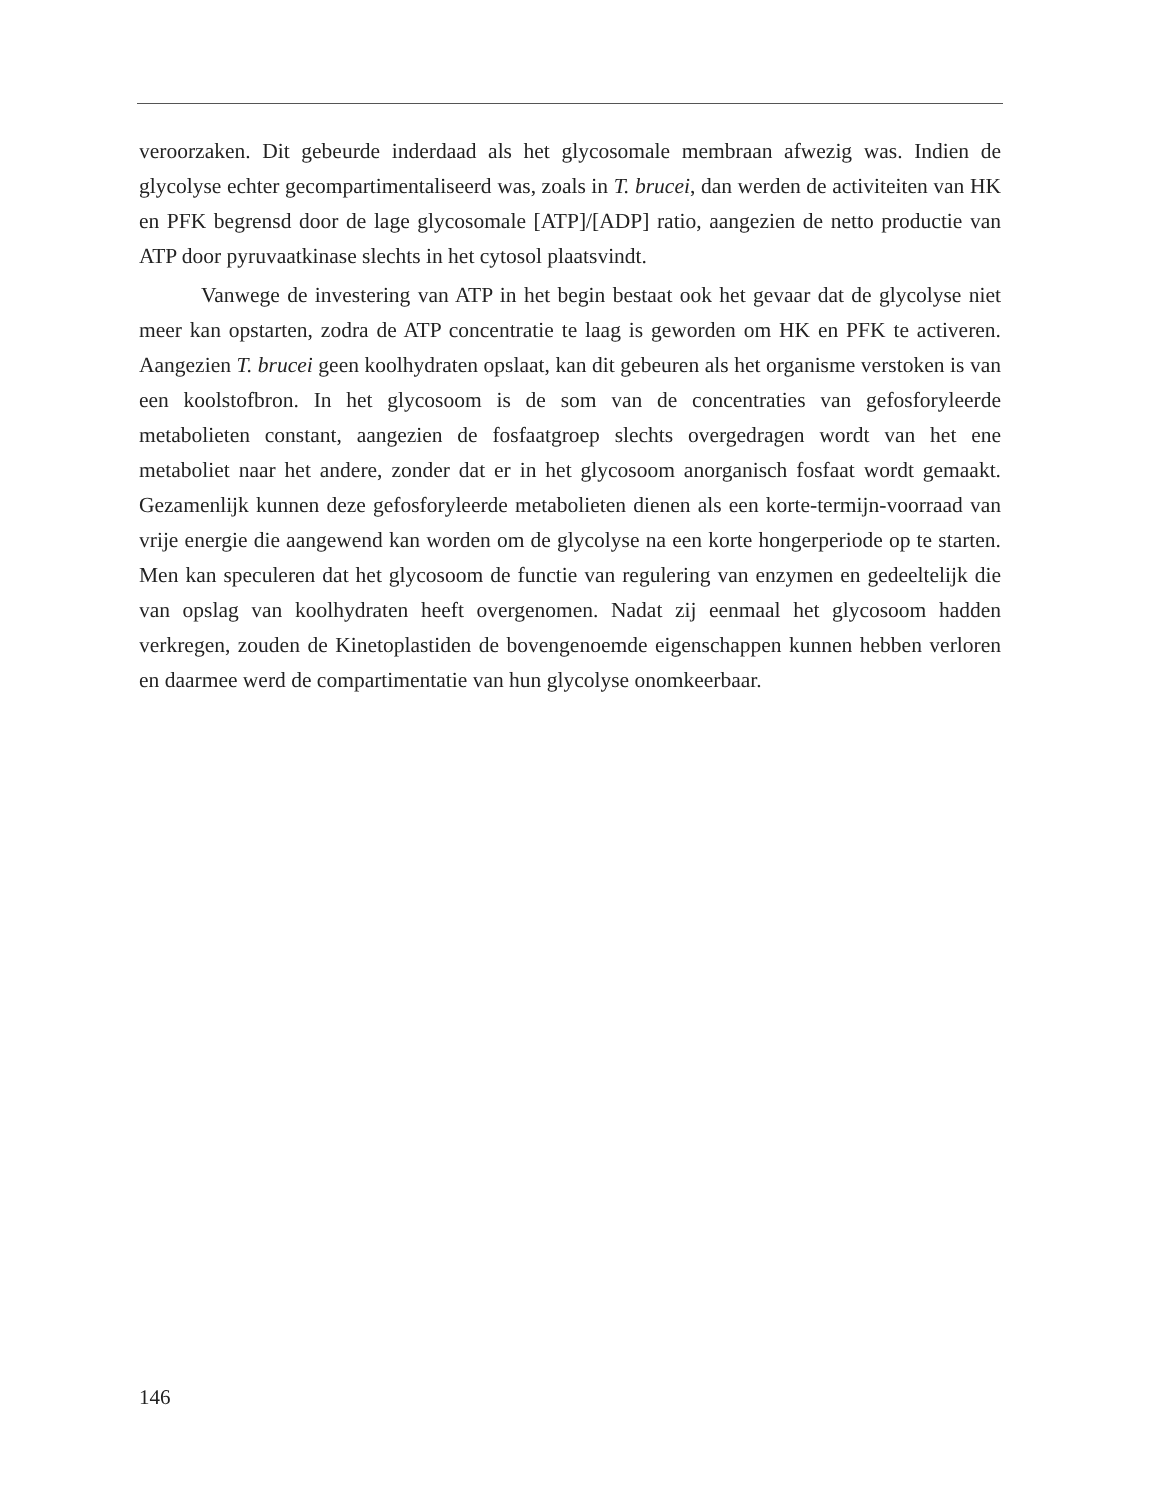veroorzaken. Dit gebeurde inderdaad als het glycosomale membraan afwezig was. Indien de glycolyse echter gecompartimentaliseerd was, zoals in T. brucei, dan werden de activiteiten van HK en PFK begrensd door de lage glycosomale [ATP]/[ADP] ratio, aangezien de netto productie van ATP door pyruvaatkinase slechts in het cytosol plaatsvindt.
Vanwege de investering van ATP in het begin bestaat ook het gevaar dat de glycolyse niet meer kan opstarten, zodra de ATP concentratie te laag is geworden om HK en PFK te activeren. Aangezien T. brucei geen koolhydraten opslaat, kan dit gebeuren als het organisme verstoken is van een koolstofbron. In het glycosoom is de som van de concentraties van gefosforyleerde metabolieten constant, aangezien de fosfaatgroep slechts overgedragen wordt van het ene metaboliet naar het andere, zonder dat er in het glycosoom anorganisch fosfaat wordt gemaakt. Gezamenlijk kunnen deze gefosforyleerde metabolieten dienen als een korte-termijn-voorraad van vrije energie die aangewend kan worden om de glycolyse na een korte hongerperiode op te starten. Men kan speculeren dat het glycosoom de functie van regulering van enzymen en gedeeltelijk die van opslag van koolhydraten heeft overgenomen. Nadat zij eenmaal het glycosoom hadden verkregen, zouden de Kinetoplastiden de bovengenoemde eigenschappen kunnen hebben verloren en daarmee werd de compartimentatie van hun glycolyse onomkeerbaar.
146